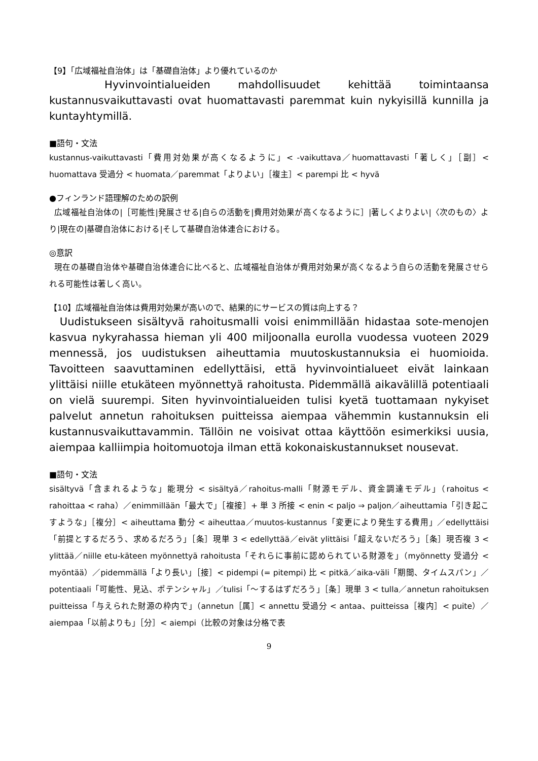【9】「広域福祉自治体」は「基礎自治体」より優れているのか
Hyvinvointialueiden mahdollisuudet kehittää toimintaansa kustannusvaikuttavasti ovat huomattavasti paremmat kuin nykyisillä kunnilla ja kuntayhtymillä.
■語句・文法
kustannus-vaikuttavasti「費用対効果が高くなるように」< -vaikuttava／huomattavasti「著しく」［副］< huomattava 受過分 < huomata／paremmat「よりよい」［複主］< parempi 比 < hyvä
●フィンランド語理解のための訳例
広域福祉自治体の|［可能性|発展させる|自らの活動を|費用対効果が高くなるように］|著しくよりよい|〈次のもの〉より|現在の|基礎自治体における|そして基礎自治体連合における。
◎意訳
現在の基礎自治体や基礎自治体連合に比べると、広域福祉自治体が費用対効果が高くなるよう自らの活動を発展させられる可能性は著しく高い。
【10】広域福祉自治体は費用対効果が高いので、結果的にサービスの質は向上する？
Uudistukseen sisältyvä rahoitusmalli voisi enimmillään hidastaa sote-menojen kasvua nykyrahassa hieman yli 400 miljoonalla eurolla vuodessa vuoteen 2029 mennessä, jos uudistuksen aiheuttamia muutoskustannuksia ei huomioida. Tavoitteen saavuttaminen edellyttäisi, että hyvinvointialueet eivät lainkaan ylittäisi niille etukäteen myönnettyä rahoitusta. Pidemmällä aikavälillä potentiaali on vielä suurempi. Siten hyvinvointialueiden tulisi kyetä tuottamaan nykyiset palvelut annetun rahoituksen puitteissa aiempaa vähemmin kustannuksin eli kustannusvaikuttavammin. Tällöin ne voisivat ottaa käyttöön esimerkiksi uusia, aiempaa kalliimpia hoitomuotoja ilman että kokonaiskustannukset nousevat.
■語句・文法
sisältyvä「含まれるような」能現分 < sisältyä／rahoitus-malli「財源モデル、資金調達モデル」（rahoitus < rahoittaa < raha）／enimmillään「最大で」［複接］+ 単 3 所接 < enin < paljo ⇒ paljon／aiheuttamia「引き起こすような」［複分］< aiheuttama 動分 < aiheuttaa／muutos-kustannus「変更により発生する費用」／edellyttäisi「前提とするだろう、求めるだろう」［条］現単 3 < edellyttää／eivät ylittäisi「超えないだろう」［条］現否複 3 < ylittää／niille etu-käteen myönnettyä rahoitusta「それらに事前に認められている財源を」（myönnetty 受過分 < myöntää）／pidemmällä「より長い」［接］< pidempi (= pitempi) 比 < pitkä／aika-väli「期間、タイムスパン」／potentiaali「可能性、見込、ポテンシャル」／tulisi「～するはずだろう」［条］現単 3 < tulla／annetun rahoituksen puitteissa「与えられた財源の枠内で」（annetun［属］< annettu 受過分 < antaa、puitteissa［複内］< puite）／aiempaa「以前よりも」［分］< aiempi（比較の対象は分格で表
9